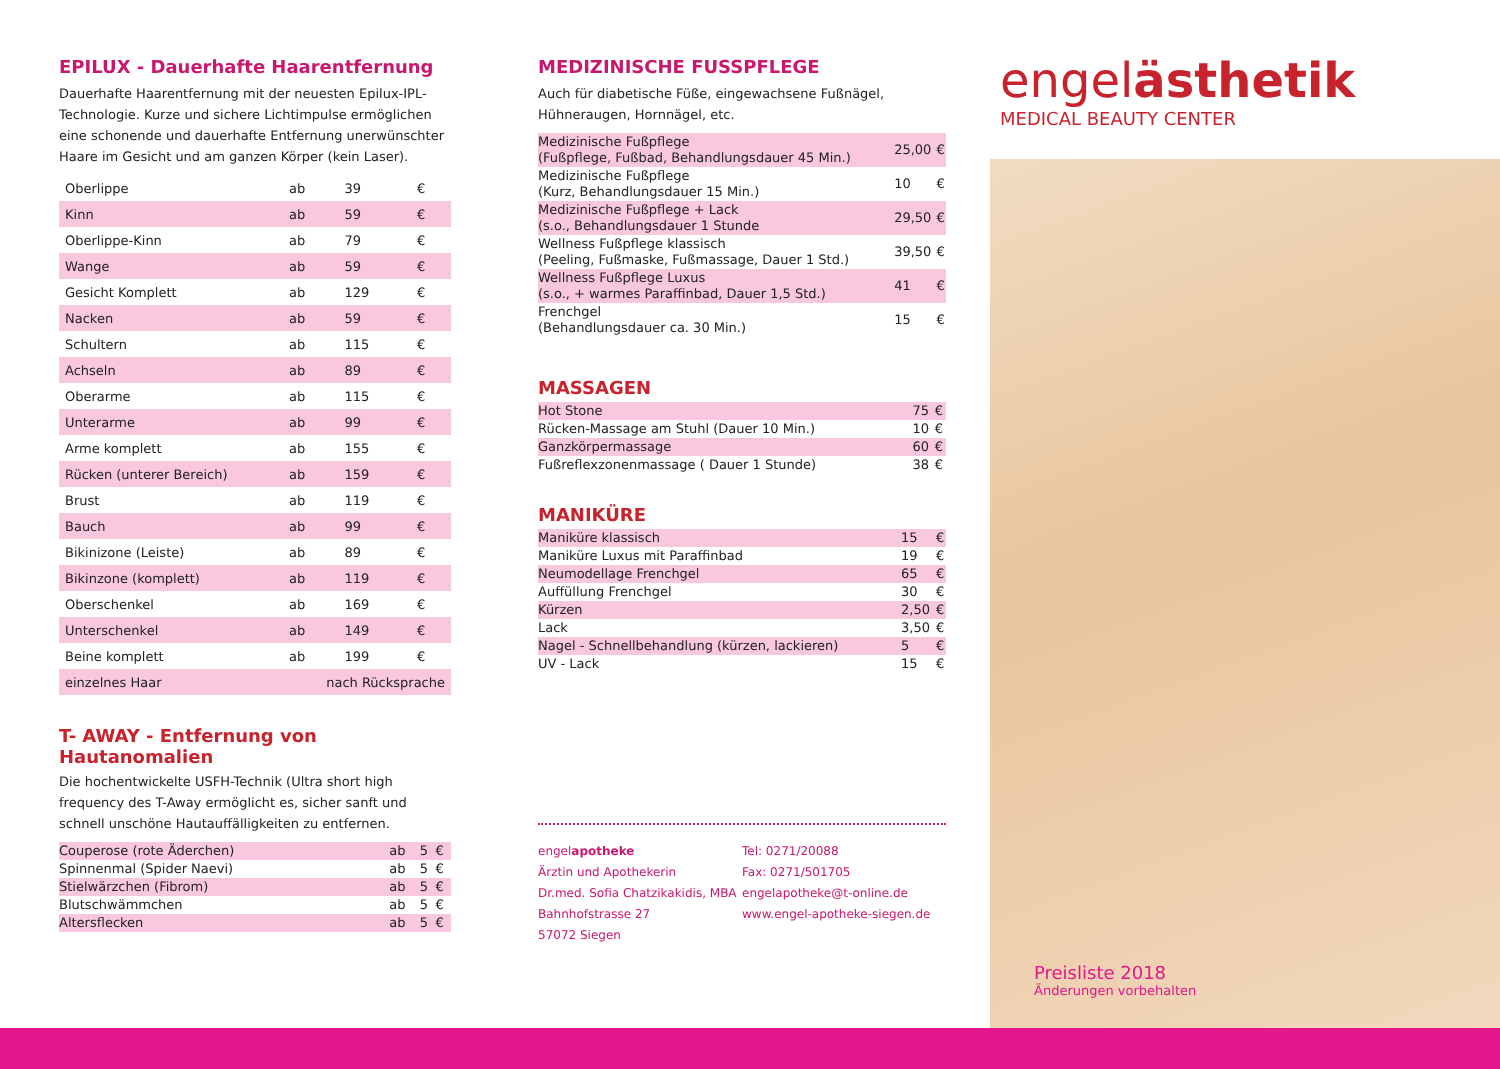EPILUX - Dauerhafte Haarentfernung
Dauerhafte Haarentfernung mit der neuesten Epilux-IPL-Technologie. Kurze und sichere Lichtimpulse ermöglichen eine schonende und dauerhafte Entfernung unerwünschter Haare im Gesicht und am ganzen Körper (kein Laser).
| Oberlippe | ab | 39 | € |
| Kinn | ab | 59 | € |
| Oberlippe-Kinn | ab | 79 | € |
| Wange | ab | 59 | € |
| Gesicht Komplett | ab | 129 | € |
| Nacken | ab | 59 | € |
| Schultern | ab | 115 | € |
| Achseln | ab | 89 | € |
| Oberarme | ab | 115 | € |
| Unterarme | ab | 99 | € |
| Arme komplett | ab | 155 | € |
| Rücken (unterer Bereich) | ab | 159 | € |
| Brust | ab | 119 | € |
| Bauch | ab | 99 | € |
| Bikinizone (Leiste) | ab | 89 | € |
| Bikinzone (komplett) | ab | 119 | € |
| Oberschenkel | ab | 169 | € |
| Unterschenkel | ab | 149 | € |
| Beine komplett | ab | 199 | € |
| einzelnes Haar | nach Rücksprache | | |
T- AWAY - Entfernung von Hautanomalien
Die hochentwickelte USFH-Technik (Ultra short high frequency des T-Away ermöglicht es, sicher sanft und schnell unschöne Hautauffälligkeiten zu entfernen.
| Couperose (rote Äderchen) | ab | 5 | € |
| Spinnenmal (Spider Naevi) | ab | 5 | € |
| Stielwärzchen (Fibrom) | ab | 5 | € |
| Blutschwämmchen | ab | 5 | € |
| Altersflecken | ab | 5 | € |
MEDIZINISCHE FUSSPFLEGE
Auch für diabetische Füße, eingewachsene Fußnägel, Hühneraugen, Hornnägel, etc.
| Medizinische Fußpflege (Fußpflege, Fußbad, Behandlungsdauer 45 Min.) | 25,00 | € |
| Medizinische Fußpflege (Kurz, Behandlungsdauer 15 Min.) | 10 | € |
| Medizinische Fußpflege + Lack (s.o., Behandlungsdauer 1 Stunde | 29,50 | € |
| Wellness Fußpflege klassisch (Peeling, Fußmaske, Fußmassage, Dauer 1 Std.) | 39,50 | € |
| Wellness Fußpflege Luxus (s.o., + warmes Paraffinbad, Dauer 1,5 Std.) | 41 | € |
| Frenchgel (Behandlungsdauer ca. 30 Min.) | 15 | € |
MASSAGEN
| Hot Stone | 75 | € |
| Rücken-Massage am Stuhl (Dauer 10 Min.) | 10 | € |
| Ganzkörpermassage | 60 | € |
| Fußreflexzonenmassage ( Dauer 1 Stunde) | 38 | € |
MANIKÜRE
| Maniküre klassisch | 15 | € |
| Maniküre Luxus mit Paraffinbad | 19 | € |
| Neumodellage Frenchgel | 65 | € |
| Auffüllung Frenchgel | 30 | € |
| Kürzen | 2,50 | € |
| Lack | 3,50 | € |
| Nagel - Schnellbehandlung (kürzen, lackieren) | 5 | € |
| UV - Lack | 15 | € |
engelapotheke
Ärztin und Apothekerin
Dr.med. Sofia Chatzikakidis, MBA
Bahnhofstrasse 27
57072 Siegen
Tel: 0271/20088
Fax: 0271/501705
engelapotheke@t-online.de
www.engel-apotheke-siegen.de
engelästhetik
MEDICAL BEAUTY CENTER
Preisliste 2018
Änderungen vorbehalten